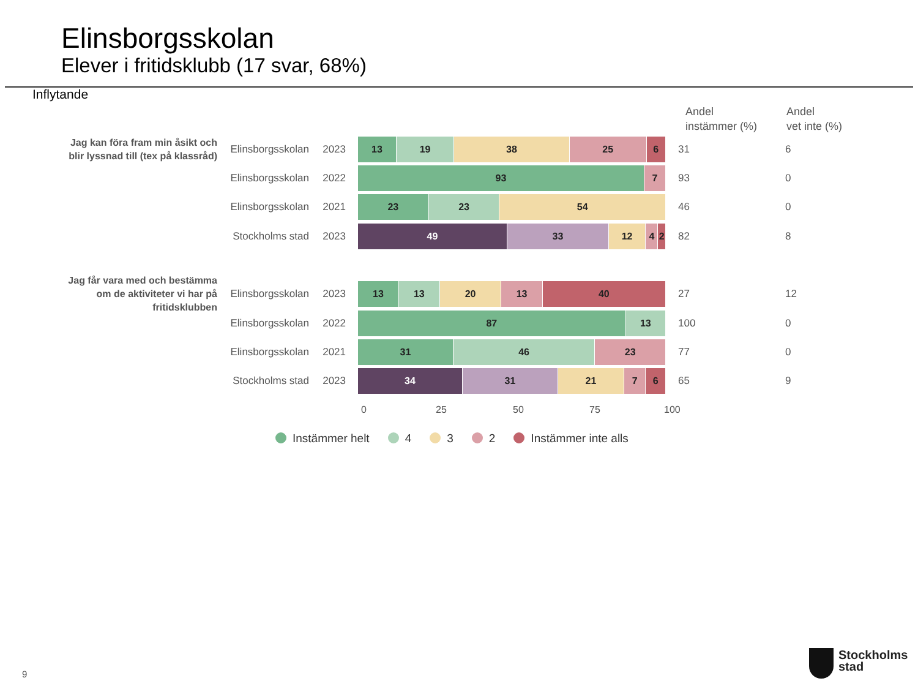Elinsborgsskolan
Elever i fritidsklubb (17 svar, 68%)
Inflytande
Andel
instämmer (%)
Andel
vet inte (%)
Jag kan föra fram min åsikt och blir lyssnad till (tex på klassråd)
Elinsborgsskolan 2023
13 19 38 25 6
31 6
Elinsborgsskolan 2022
93 7
93 0
Elinsborgsskolan 2021
23 23 54
46 0
Stockholms stad 2023
49 33 12 4 2
82 8
Jag får vara med och bestämma om de aktiviteter vi har på fritidsklubben
Elinsborgsskolan 2023
13 13 20 13 40
27 12
Elinsborgsskolan 2022
87 13
100 0
Elinsborgsskolan 2021
31 46 23
77 0
Stockholms stad 2023
34 31 21 7 6
65 9
0 25 50 75 100
Instämmer helt 4 3 2 Instämmer inte alls
9
Stockholms
stad